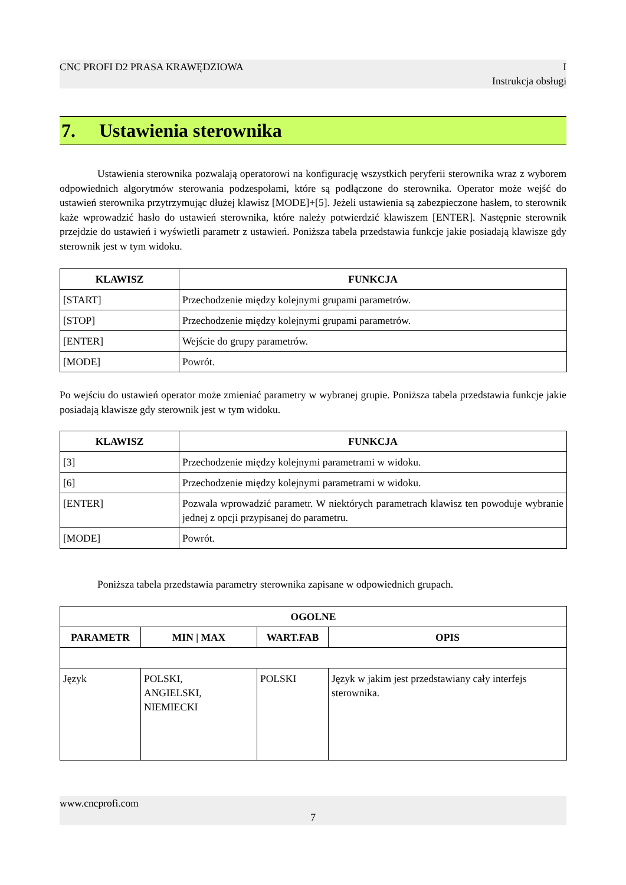CNC PROFI D2 PRASA KRAWĘDZIOWA I
Instrukcja obsługi
7. Ustawienia sterownika
Ustawienia sterownika pozwalają operatorowi na konfigurację wszystkich peryferii sterownika wraz z wyborem odpowiednich algorytmów sterowania podzespołami, które są podłączone do sterownika. Operator może wejść do ustawień sterownika przytrzymując dłużej klawisz [MODE]+[5]. Jeżeli ustawienia są zabezpieczone hasłem, to sterownik każe wprowadzić hasło do ustawień sterownika, które należy potwierdzić klawiszem [ENTER]. Następnie sterownik przejdzie do ustawień i wyświetli parametr z ustawień. Poniższa tabela przedstawia funkcje jakie posiadają klawisze gdy sterownik jest w tym widoku.
| KLAWISZ | FUNKCJA |
| --- | --- |
| [START] | Przechodzenie między kolejnymi grupami parametrów. |
| [STOP] | Przechodzenie między kolejnymi grupami parametrów. |
| [ENTER] | Wejście do grupy parametrów. |
| [MODE] | Powrót. |
Po wejściu do ustawień operator może zmieniać parametry w wybranej grupie. Poniższa tabela przedstawia funkcje jakie posiadają klawisze gdy sterownik jest w tym widoku.
| KLAWISZ | FUNKCJA |
| --- | --- |
| [3] | Przechodzenie między kolejnymi parametrami w widoku. |
| [6] | Przechodzenie między kolejnymi parametrami w widoku. |
| [ENTER] | Pozwala wprowadzić parametr. W niektórych parametrach klawisz ten powoduje wybranie jednej z opcji przypisanej do parametru. |
| [MODE] | Powrót. |
Poniższa tabela przedstawia parametry sterownika zapisane w odpowiednich grupach.
| OGOLNE | | | |
| --- | --- | --- | --- |
| PARAMETR | MIN / MAX | WART.FAB | OPIS |
| Język | POLSKI, ANGIELSKI, NIEMIECKI | POLSKI | Język w jakim jest przedstawiany cały interfejs sterownika. |
www.cncprofi.com
7